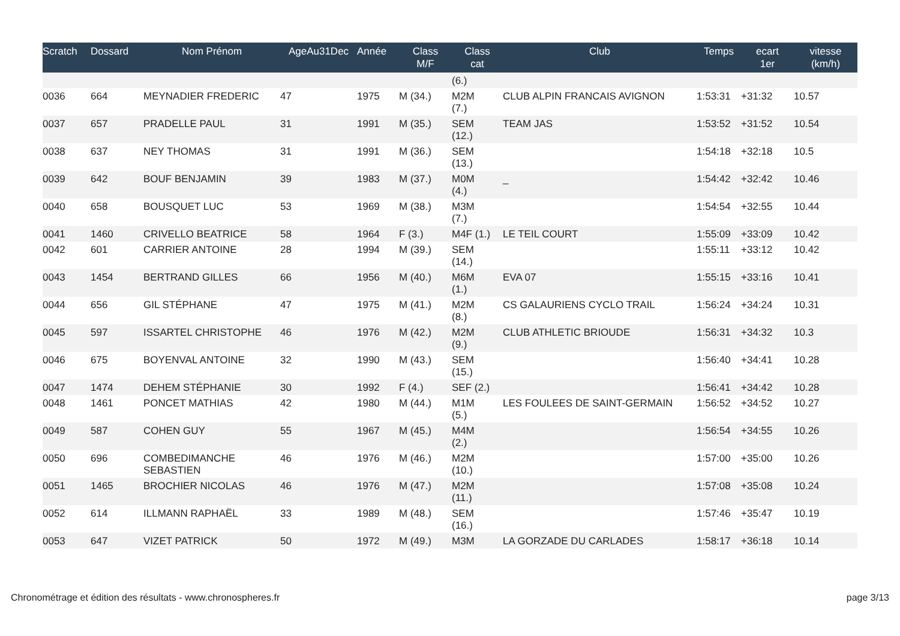| Scratch | Dossard | Nom Prénom | AgeAu31Dec | Année | Class M/F | Class cat | Club | Temps | ecart 1er | vitesse (km/h) |
| --- | --- | --- | --- | --- | --- | --- | --- | --- | --- | --- |
| | | | | | | (6.) | | | | |
| 0036 | 664 | MEYNADIER FREDERIC | 47 | 1975 | M (34.) | M2M (7.) | CLUB ALPIN FRANCAIS AVIGNON | 1:53:31 | +31:32 | 10.57 |
| 0037 | 657 | PRADELLE PAUL | 31 | 1991 | M (35.) | SEM (12.) | TEAM JAS | 1:53:52 | +31:52 | 10.54 |
| 0038 | 637 | NEY THOMAS | 31 | 1991 | M (36.) | SEM (13.) | | 1:54:18 | +32:18 | 10.5 |
| 0039 | 642 | BOUF BENJAMIN | 39 | 1983 | M (37.) | M0M (4.) | _ | 1:54:42 | +32:42 | 10.46 |
| 0040 | 658 | BOUSQUET LUC | 53 | 1969 | M (38.) | M3M (7.) | | 1:54:54 | +32:55 | 10.44 |
| 0041 | 1460 | CRIVELLO BEATRICE | 58 | 1964 | F (3.) | M4F (1.) | LE TEIL COURT | 1:55:09 | +33:09 | 10.42 |
| 0042 | 601 | CARRIER ANTOINE | 28 | 1994 | M (39.) | SEM (14.) | | 1:55:11 | +33:12 | 10.42 |
| 0043 | 1454 | BERTRAND GILLES | 66 | 1956 | M (40.) | M6M (1.) | EVA 07 | 1:55:15 | +33:16 | 10.41 |
| 0044 | 656 | GIL STÉPHANE | 47 | 1975 | M (41.) | M2M (8.) | CS GALAURIENS CYCLO TRAIL | 1:56:24 | +34:24 | 10.31 |
| 0045 | 597 | ISSARTEL CHRISTOPHE | 46 | 1976 | M (42.) | M2M (9.) | CLUB ATHLETIC BRIOUDE | 1:56:31 | +34:32 | 10.3 |
| 0046 | 675 | BOYENVAL ANTOINE | 32 | 1990 | M (43.) | SEM (15.) | | 1:56:40 | +34:41 | 10.28 |
| 0047 | 1474 | DEHEM STÉPHANIE | 30 | 1992 | F (4.) | SEF (2.) | | 1:56:41 | +34:42 | 10.28 |
| 0048 | 1461 | PONCET MATHIAS | 42 | 1980 | M (44.) | M1M (5.) | LES FOULEES DE SAINT-GERMAIN | 1:56:52 | +34:52 | 10.27 |
| 0049 | 587 | COHEN GUY | 55 | 1967 | M (45.) | M4M (2.) | | 1:56:54 | +34:55 | 10.26 |
| 0050 | 696 | COMBEDIMANCHE SEBASTIEN | 46 | 1976 | M (46.) | M2M (10.) | | 1:57:00 | +35:00 | 10.26 |
| 0051 | 1465 | BROCHIER NICOLAS | 46 | 1976 | M (47.) | M2M (11.) | | 1:57:08 | +35:08 | 10.24 |
| 0052 | 614 | ILLMANN RAPHAËL | 33 | 1989 | M (48.) | SEM (16.) | | 1:57:46 | +35:47 | 10.19 |
| 0053 | 647 | VIZET PATRICK | 50 | 1972 | M (49.) | M3M | LA GORZADE DU CARLADES | 1:58:17 | +36:18 | 10.14 |
Chronométrage et édition des résultats - www.chronospheres.fr page 3/13